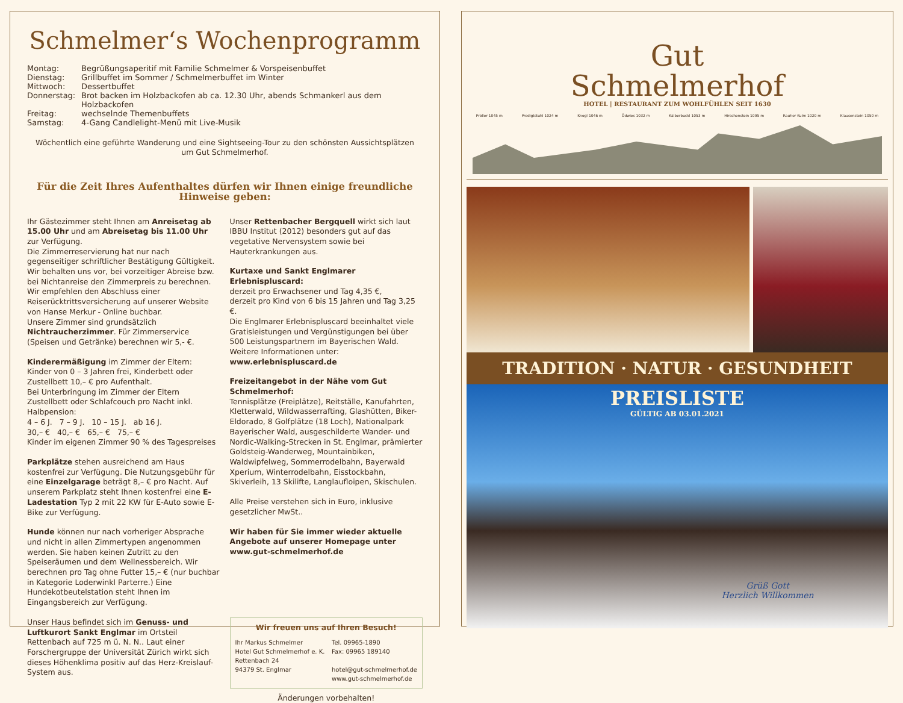Schmelmer‘s Wochenprogramm
Montag: Begrüßungsaperitif mit Familie Schmelmer & Vorspeisenbuffet Dienstag: Grillbuffet im Sommer / Schmelmerbuffet im Winter Mittwoch: Dessertbuffet Donnerstag: Brot backen im Holzbackofen ab ca. 12.30 Uhr, abends Schmankerl aus dem Holzbackofen Freitag: wechselnde Themenbuffets Samstag: 4-Gang Candlelight-Menü mit Live-Musik
Wöchentlich eine geführte Wanderung und eine Sightseeing-Tour zu den schönsten Aussichtsplätzen
um Gut Schmelmerhof.
Für die Zeit Ihres Aufenthaltes dürfen wir Ihnen einige freundliche Hinweise geben:
Ihr Gästezimmer steht Ihnen am Anreisetag ab 15.00 Uhr und am Abreisetag bis 11.00 Uhr zur Verfügung.
Die Zimmerreservierung hat nur nach gegenseitiger schriftlicher Bestätigung Gültigkeit.
Wir behalten uns vor, bei vorzeitiger Abreise bzw. bei Nichtanreise den Zimmerpreis zu berechnen. Wir empfehlen den Abschluss einer Reiserücktrittsversicherung auf unserer Website von Hanse Merkur - Online buchbar.
Unsere Zimmer sind grundsätzlich Nichtraucherzimmer. Für Zimmerservice (Speisen und Getränke) berechnen wir 5,- €.
Kinderermäßigung im Zimmer der Eltern:
Kinder von 0 – 3 Jahren frei, Kinderbett oder Zustellbett 10,– € pro Aufenthalt.
Bei Unterbringung im Zimmer der Eltern Zustellbett oder Schlafcouch pro Nacht inkl. Halbpension:
4 – 6 J. 7 – 9 J. 10 – 15 J. ab 16 J.
30,– € 40,– € 65,– € 75,– €
Kinder im eigenen Zimmer 90 % des Tagespreises
Parkplätze stehen ausreichend am Haus kostenfrei zur Verfügung. Die Nutzungsgebühr für eine Einzelgarage beträgt 8,– € pro Nacht. Auf unserem Parkplatz steht Ihnen kostenfrei eine E-Ladestation Typ 2 mit 22 KW für E-Auto sowie E-Bike zur Verfügung.
Hunde können nur nach vorheriger Absprache und nicht in allen Zimmertypen angenommen werden. Sie haben keinen Zutritt zu den Speiseräumen und dem Wellnessbereich. Wir berechnen pro Tag ohne Futter 15,– € (nur buchbar in Kategorie Loderwinkl Parterre.) Eine Hundekotbeutelstation steht Ihnen im Eingangsbereich zur Verfügung.
Unser Haus befindet sich im Genuss- und Luftkurort Sankt Englmar im Ortsteil Rettenbach auf 725 m ü. N. N.. Laut einer Forschergruppe der Universität Zürich wirkt sich dieses Höhenklima positiv auf das Herz-Kreislauf-System aus.
Unser Rettenbacher Bergquell wirkt sich laut IBBU Institut (2012) besonders gut auf das vegetative Nervensystem sowie bei Hauterkrankungen aus.
Kurtaxe und Sankt Englmarer Erlebnispluscard:
derzeit pro Erwachsener und Tag 4,35 €,
derzeit pro Kind von 6 bis 15 Jahren und Tag 3,25 €.
Die Englmarer Erlebnispluscard beeinhaltet viele Gratisleistungen und Vergünstigungen bei über 500 Leistungspartnern im Bayerischen Wald. Weitere Informationen unter: www.erlebnispluscard.de
Freizeitangebot in der Nähe vom Gut Schmelmerhof:
Tennisplätze (Freiplätze), Reitställe, Kanufahrten, Kletterwald, Wildwasserrafting, Glashütten, Biker-Eldorado, 8 Golfplätze (18 Loch), Nationalpark Bayerischer Wald, ausgeschilderte Wander- und Nordic-Walking-Strecken in St. Englmar, prämierter Goldsteig-Wanderweg, Mountainbiken, Waldwipfelweg, Sommerrodelbahn, Bayerwald Xperium, Winterrodelbahn, Eisstockbahn, Skiverleih, 13 Skilifte, Langlaufloipen, Skischulen.
Alle Preise verstehen sich in Euro, inklusive gesetzlicher MwSt..
Wir haben für Sie immer wieder aktuelle Angebote auf unserer Homepage unter www.gut-schmelmerhof.de
Wir freuen uns auf Ihren Besuch!
Ihr Markus Schmelmer
Hotel Gut Schmelmerhof e. K.
Rettenbach 24
94379 St. Englmar
Tel. 09965-1890
Fax: 09965 189140
hotel@gut-schmelmerhof.de
www.gut-schmelmerhof.de
Änderungen vorbehalten!
Gut
Schmelmerhof
HOTEL | RESTAURANT ZUM WOHLFÜHLEN SEIT 1630
Pröller 1045 m Predigtstuhl 1024 m Knogl 1046 m Ödwies 1032 m Kälberbuckl 1053 m Hirschenstein 1095 m Rauher Kulm 1020 m Klausenstein 1050 m
TRADITION · NATUR · GESUNDHEIT
PREISLISTE
GÜLTIG AB 03.01.2021
Grüß Gott
Herzlich Willkommen